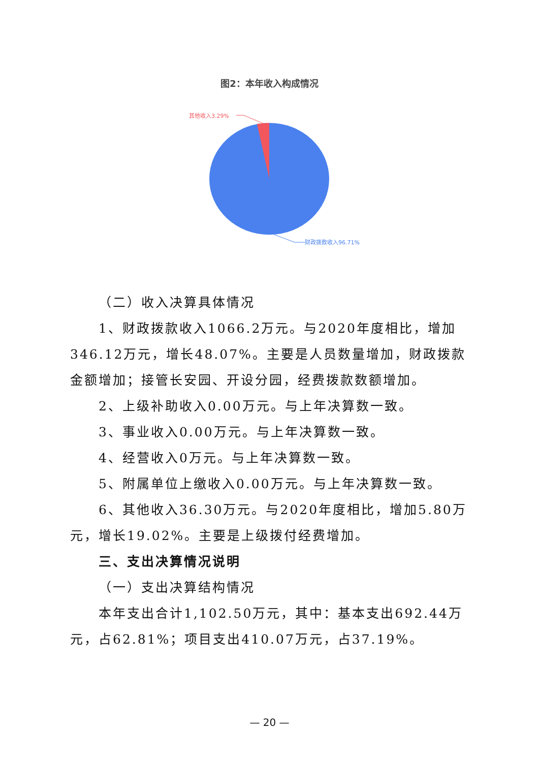图2：本年收入构成情况
其他收入3.29%
财政拨款收入96.71%
（二）收入决算具体情况
1、财政拨款收入1066.2万元。与2020年度相比，增加346.12万元，增长48.07%。主要是人员数量增加，财政拨款金额增加；接管长安园、开设分园，经费拨款数额增加。
2、上级补助收入0.00万元。与上年决算数一致。
3、事业收入0.00万元。与上年决算数一致。
4、经营收入0万元。与上年决算数一致。
5、附属单位上缴收入0.00万元。与上年决算数一致。
6、其他收入36.30万元。与2020年度相比，增加5.80万元，增长19.02%。主要是上级拨付经费增加。
三、支出决算情况说明
（一）支出决算结构情况
本年支出合计1,102.50万元，其中：基本支出692.44万元，占62.81%；项目支出410.07万元，占37.19%。
— 20 —